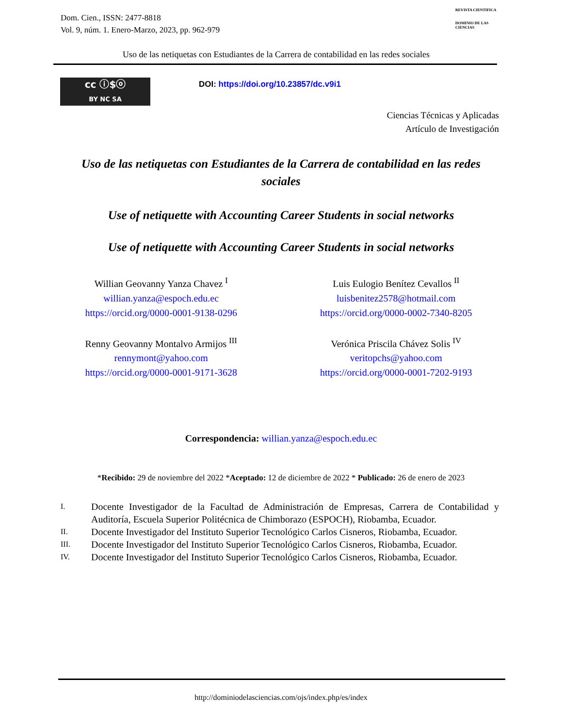Dom. Cien., ISSN: 2477-8818
Vol. 9, núm. 1. Enero-Marzo, 2023, pp. 962-979
REVISTA CIENTIFICA
DOMINIO DE LAS CIENCIAS
Uso de las netiquetas con Estudiantes de la Carrera de contabilidad en las redes sociales
cc ⓘ$ⓞ
BY NC SA
DOI: https://doi.org/10.23857/dc.v9i1
Ciencias Técnicas y Aplicadas
Artículo de Investigación
Uso de las netiquetas con Estudiantes de la Carrera de contabilidad en las redes sociales
Use of netiquette with Accounting Career Students in social networks
Use of netiquette with Accounting Career Students in social networks
Willian Geovanny Yanza Chavez <sup>I</sup>
willian.yanza@espoch.edu.ec
https://orcid.org/0000-0001-9138-0296
Luis Eulogio Benítez Cevallos <sup>II</sup>
luisbenitez2578@hotmail.com
https://orcid.org/0000-0002-7340-8205
Renny Geovanny Montalvo Armijos <sup>III</sup>
rennymont@yahoo.com
https://orcid.org/0000-0001-9171-3628
Verónica Priscila Chávez Solis <sup>IV</sup>
veritopchs@yahoo.com
https://orcid.org/0000-0001-7202-9193
Correspondencia: willian.yanza@espoch.edu.ec
*Recibido: 29 de noviembre del 2022 *Aceptado: 12 de diciembre de 2022 * Publicado: 26 de enero de 2023
I. Docente Investigador de la Facultad de Administración de Empresas, Carrera de Contabilidad y Auditoría, Escuela Superior Politécnica de Chimborazo (ESPOCH), Riobamba, Ecuador.
II. Docente Investigador del Instituto Superior Tecnológico Carlos Cisneros, Riobamba, Ecuador.
III. Docente Investigador del Instituto Superior Tecnológico Carlos Cisneros, Riobamba, Ecuador.
IV. Docente Investigador del Instituto Superior Tecnológico Carlos Cisneros, Riobamba, Ecuador.
http://dominiodelasciencias.com/ojs/index.php/es/index